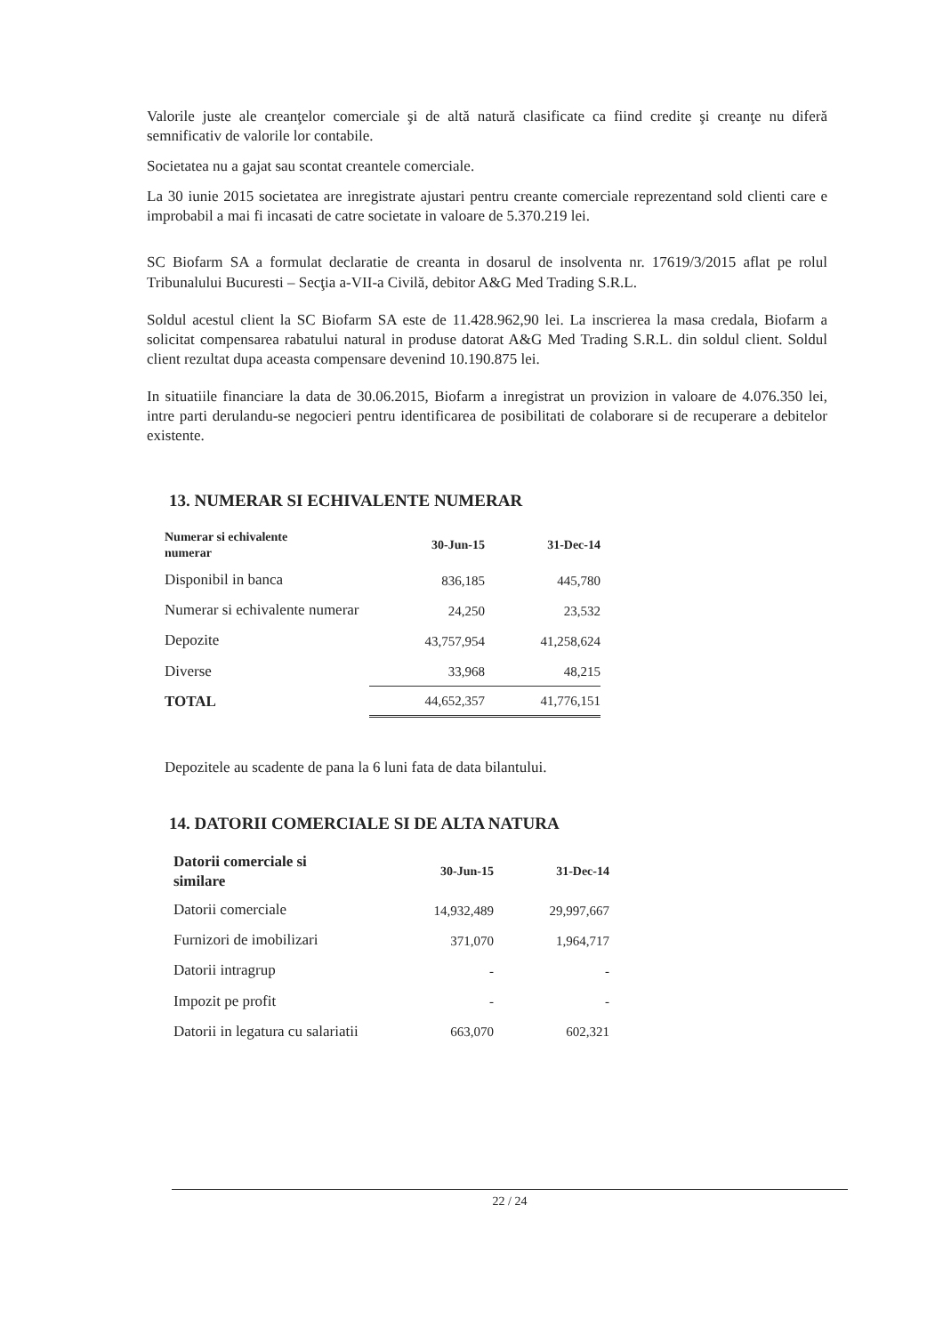Valorile juste ale creanţelor comerciale şi de altă natură clasificate ca fiind credite şi creanţe nu diferă semnificativ de valorile lor contabile.
Societatea nu a gajat sau scontat creantele comerciale.
La 30 iunie 2015 societatea are inregistrate ajustari pentru creante comerciale reprezentand sold clienti care e improbabil a mai fi incasati de catre societate in valoare de 5.370.219 lei.
SC Biofarm SA a formulat declaratie de creanta in dosarul de insolventa nr. 17619/3/2015 aflat pe rolul Tribunalului Bucuresti – Secţia a-VII-a Civilă, debitor A&G Med Trading S.R.L.
Soldul acestul client la SC Biofarm SA este de 11.428.962,90 lei. La inscrierea la masa credala, Biofarm a solicitat compensarea rabatului natural in produse datorat A&G Med Trading S.R.L. din soldul client. Soldul client rezultat dupa aceasta compensare devenind 10.190.875 lei.
In situatiile financiare la data de 30.06.2015, Biofarm a inregistrat un provizion in valoare de 4.076.350 lei, intre parti derulandu-se negocieri pentru identificarea de posibilitati de colaborare si de recuperare a debitelor existente.
13. NUMERAR SI ECHIVALENTE NUMERAR
| Numerar si echivalente numerar | 30-Jun-15 | 31-Dec-14 |
| --- | --- | --- |
| Disponibil in banca | 836,185 | 445,780 |
| Numerar si echivalente numerar | 24,250 | 23,532 |
| Depozite | 43,757,954 | 41,258,624 |
| Diverse | 33,968 | 48,215 |
| TOTAL | 44,652,357 | 41,776,151 |
Depozitele au scadente de pana la 6 luni fata de data bilantului.
14. DATORII COMERCIALE SI DE ALTA NATURA
| Datorii comerciale si similare | 30-Jun-15 | 31-Dec-14 |
| --- | --- | --- |
| Datorii comerciale | 14,932,489 | 29,997,667 |
| Furnizori de imobilizari | 371,070 | 1,964,717 |
| Datorii intragrup | - | - |
| Impozit pe profit | - | - |
| Datorii in legatura cu salariatii | 663,070 | 602,321 |
22 / 24